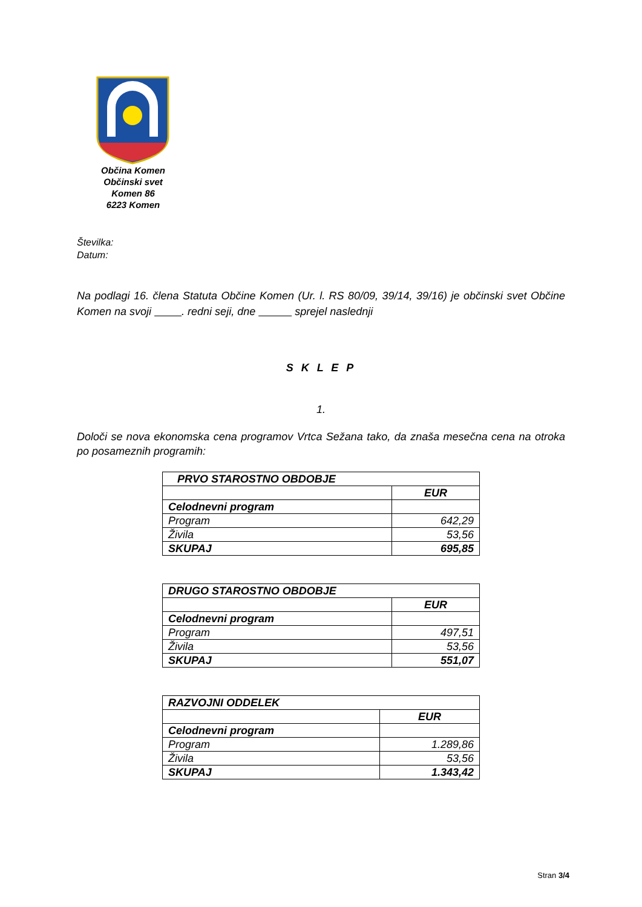Občina Komen
Občinski svet
Komen 86
6223 Komen
Številka:
Datum:
Na podlagi 16. člena Statuta Občine Komen (Ur. l. RS 80/09, 39/14, 39/16) je občinski svet Občine Komen na svoji . redni seji, dne sprejel naslednji
S K L E P
1.
Določi se nova ekonomska cena programov Vrtca Sežana tako, da znaša mesečna cena na otroka po posameznih programih:
| PRVO STAROSTNO OBDOBJE | |
| --- | --- |
| | EUR |
| Celodnevni program | |
| Program | 642,29 |
| Živila | 53,56 |
| SKUPAJ | 695,85 |
| DRUGO STAROSTNO OBDOBJE | |
| --- | --- |
| | EUR |
| Celodnevni program | |
| Program | 497,51 |
| Živila | 53,56 |
| SKUPAJ | 551,07 |
| RAZVOJNI ODDELEK | |
| --- | --- |
| | EUR |
| Celodnevni program | |
| Program | 1.289,86 |
| Živila | 53,56 |
| SKUPAJ | 1.343,42 |
Stran 3/4